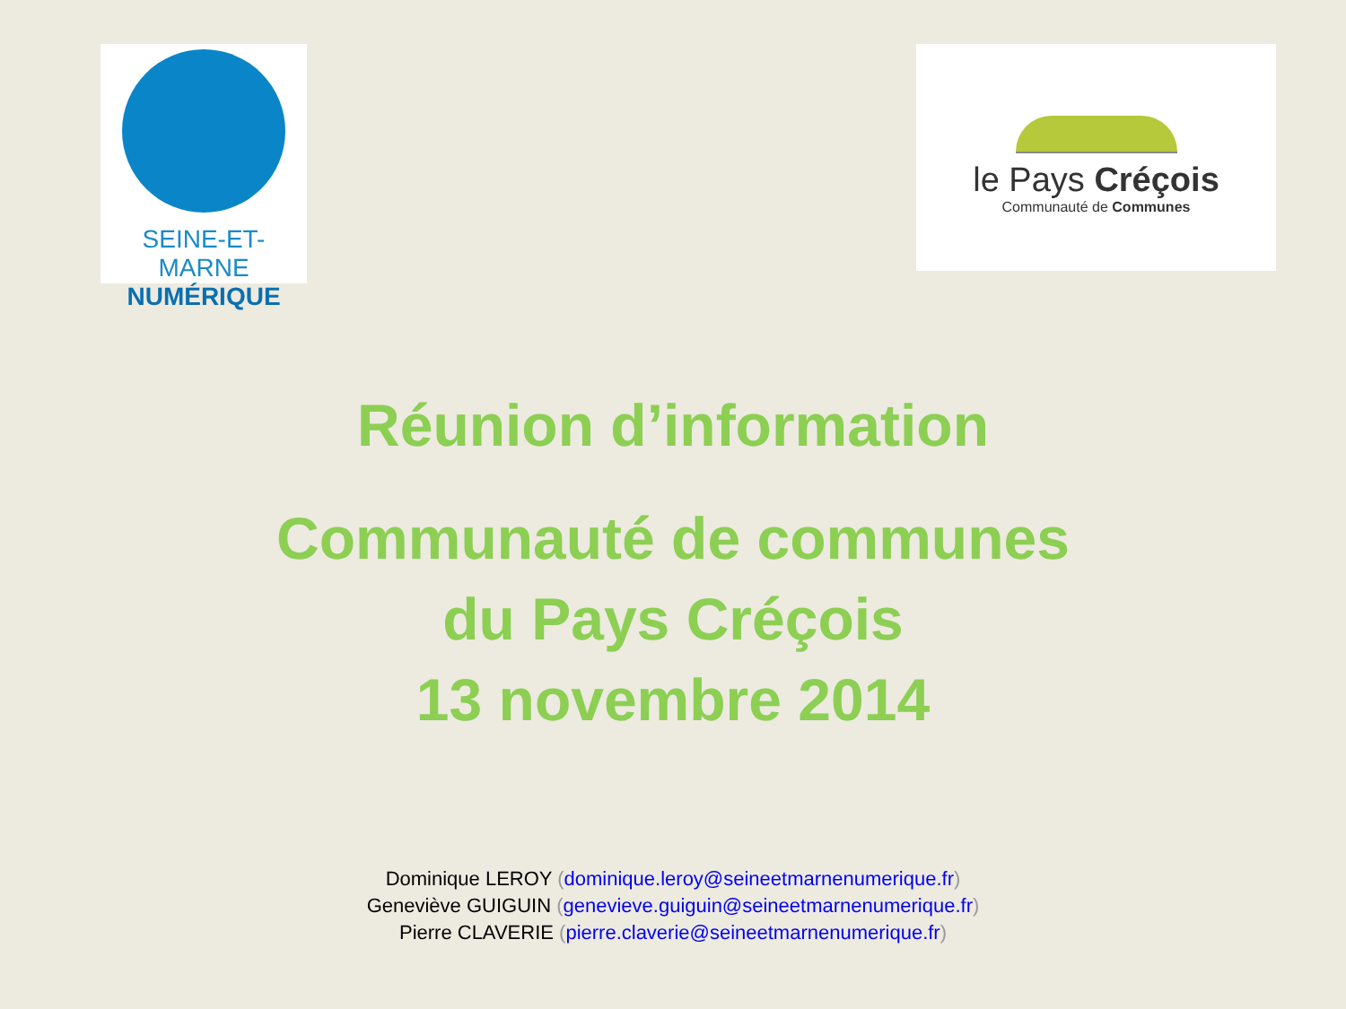SEINE-ET-MARNE
NUMÉRIQUE
le Pays Créçois
Communauté de Communes
Réunion d’information
Communauté de communes
du Pays Créçois
13 novembre 2014
Dominique LEROY (dominique.leroy@seineetmarnenumerique.fr)
Geneviève GUIGUIN (genevieve.guiguin@seineetmarnenumerique.fr)
Pierre CLAVERIE (pierre.claverie@seineetmarnenumerique.fr)